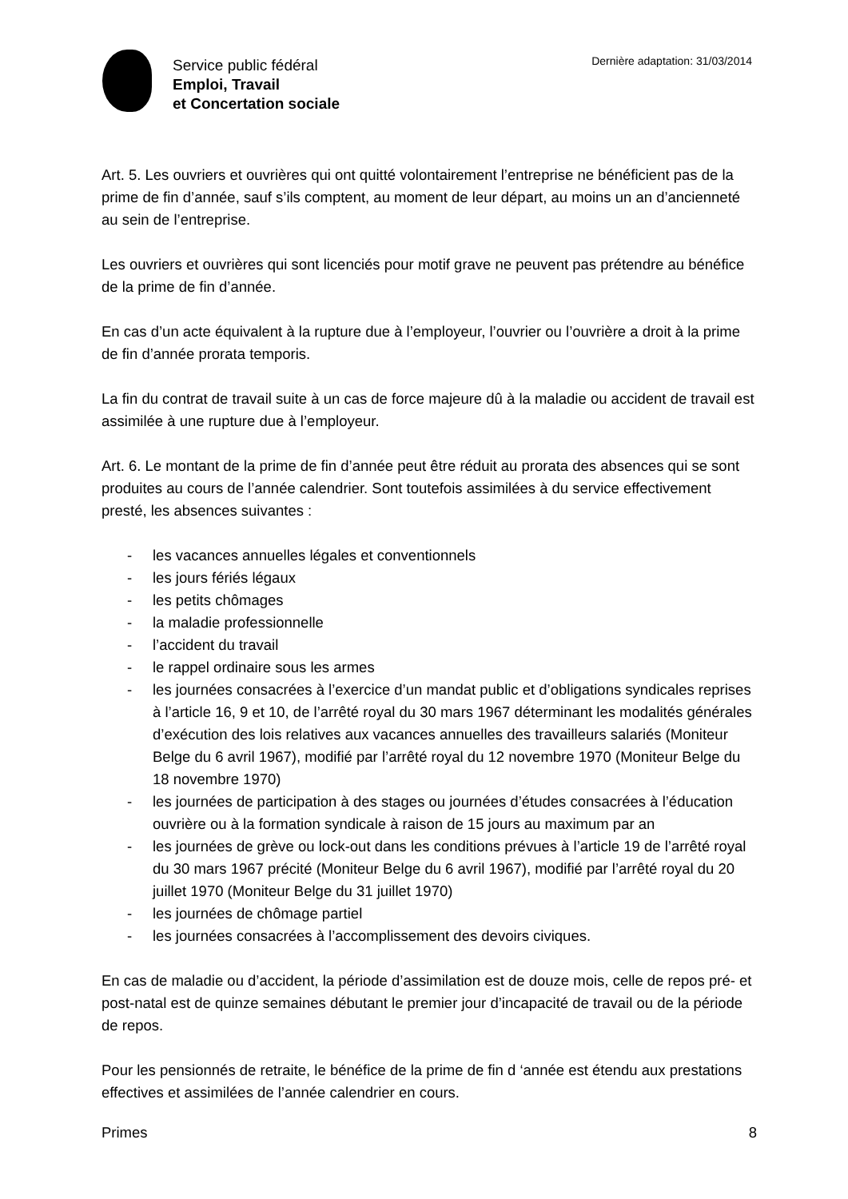Service public fédéral
Emploi, Travail
et Concertation sociale
Dernière adaptation: 31/03/2014
Art. 5. Les ouvriers et ouvrières qui ont quitté volontairement l’entreprise ne bénéficient pas de la prime de fin d’année, sauf s’ils comptent, au moment de leur départ, au moins un an d’ancienneté au sein de l’entreprise.
Les ouvriers et ouvrières qui sont licenciés pour motif grave ne peuvent pas prétendre au bénéfice de la prime de fin d’année.
En cas d’un acte équivalent à la rupture due à l’employeur, l’ouvrier ou l’ouvrière a droit à la prime de fin d’année prorata temporis.
La fin du contrat de travail suite à un cas de force majeure dû à la maladie ou accident de travail est assimilée à une rupture due à l’employeur.
Art. 6. Le montant de la prime de fin d’année peut être réduit au prorata des absences qui se sont produites au cours de l’année calendrier. Sont toutefois assimilées à du service effectivement presté, les absences suivantes :
- les vacances annuelles légales et conventionnels
- les jours fériés légaux
- les petits chômages
- la maladie professionnelle
- l’accident du travail
- le rappel ordinaire sous les armes
- les journées consacrées à l’exercice d’un mandat public et d’obligations syndicales reprises à l’article 16, 9 et 10, de l’arrêté royal du 30 mars 1967 déterminant les modalités générales d’exécution des lois relatives aux vacances annuelles des travailleurs salariés (Moniteur Belge du 6 avril 1967), modifié par l’arrêté royal du 12 novembre 1970 (Moniteur Belge du 18 novembre 1970)
- les journées de participation à des stages ou journées d’études consacrées à l’éducation ouvrière ou à la formation syndicale à raison de 15 jours au maximum par an
- les journées de grève ou lock-out dans les conditions prévues à l’article 19 de l’arrêté royal du 30 mars 1967 précité (Moniteur Belge du 6 avril 1967), modifié par l’arrêté royal du 20 juillet 1970 (Moniteur Belge du 31 juillet 1970)
- les journées de chômage partiel
- les journées consacrées à l’accomplissement des devoirs civiques.
En cas de maladie ou d’accident, la période d’assimilation est de douze mois, celle de repos pré- et post-natal est de quinze semaines débutant le premier jour d’incapacité de travail ou de la période de repos.
Pour les pensionnés de retraite, le bénéfice de la prime de fin d ‘année est étendu aux prestations effectives et assimilées de l’année calendrier en cours.
Primes 8